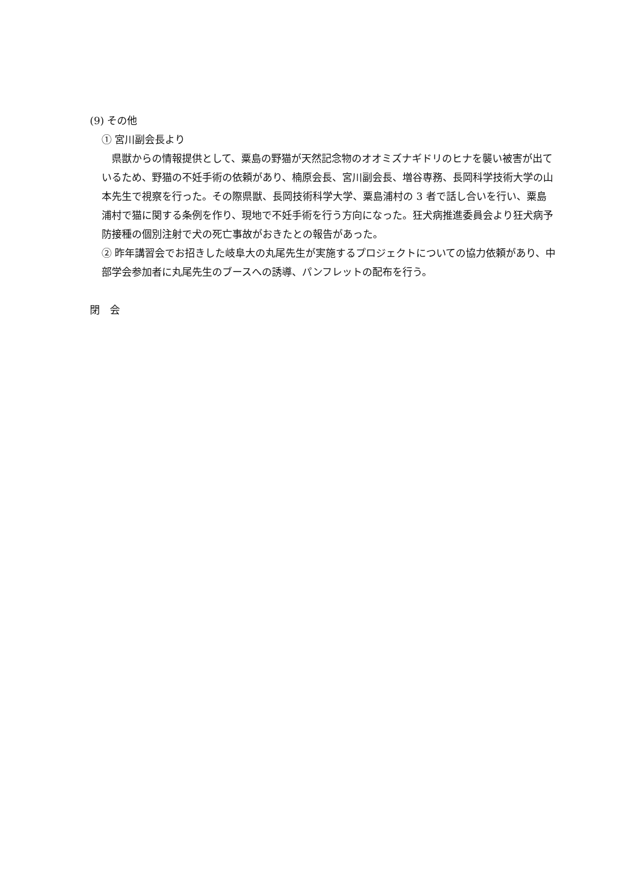(9) その他
① 宮川副会長より
　県獣からの情報提供として、粟島の野猫が天然記念物のオオミズナギドリのヒナを襲い被害が出ているため、野猫の不妊手術の依頼があり、楠原会長、宮川副会長、増谷専務、長岡科学技術大学の山本先生で視察を行った。その際県獣、長岡技術科学大学、粟島浦村の 3 者で話し合いを行い、粟島浦村で猫に関する条例を作り、現地で不妊手術を行う方向になった。狂犬病推進委員会より狂犬病予防接種の個別注射で犬の死亡事故がおきたとの報告があった。
② 昨年講習会でお招きした岐阜大の丸尾先生が実施するプロジェクトについての協力依頼があり、中部学会参加者に丸尾先生のブースへの誘導、パンフレットの配布を行う。
閉　会